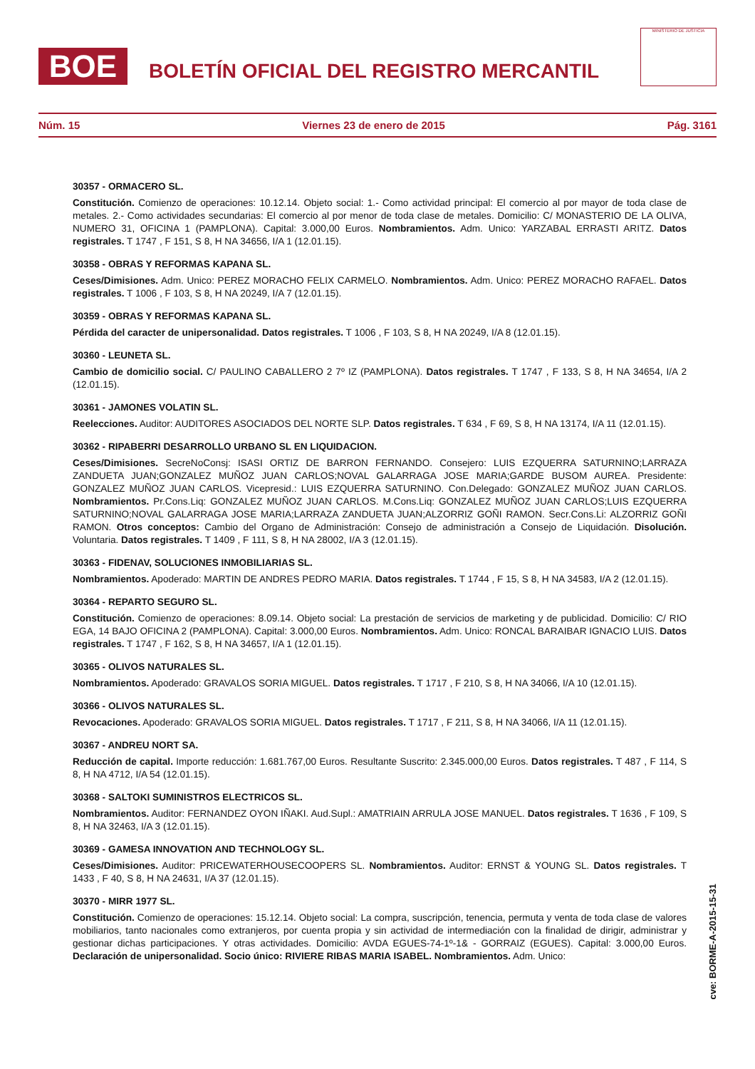BOE
BOLETÍN OFICIAL DEL REGISTRO MERCANTIL
MINISTERIO DE JUSTICIA
Núm. 15 Viernes 23 de enero de 2015 Pág. 3161
30357 - ORMACERO SL.
Constitución. Comienzo de operaciones: 10.12.14. Objeto social: 1.- Como actividad principal: El comercio al por mayor de toda clase de metales. 2.- Como actividades secundarias: El comercio al por menor de toda clase de metales. Domicilio: C/ MONASTERIO DE LA OLIVA, NUMERO 31, OFICINA 1 (PAMPLONA). Capital: 3.000,00 Euros. Nombramientos. Adm. Unico: YARZABAL ERRASTI ARITZ. Datos registrales. T 1747 , F 151, S 8, H NA 34656, I/A 1 (12.01.15).
30358 - OBRAS Y REFORMAS KAPANA SL.
Ceses/Dimisiones. Adm. Unico: PEREZ MORACHO FELIX CARMELO. Nombramientos. Adm. Unico: PEREZ MORACHO RAFAEL. Datos registrales. T 1006 , F 103, S 8, H NA 20249, I/A 7 (12.01.15).
30359 - OBRAS Y REFORMAS KAPANA SL.
Pérdida del caracter de unipersonalidad. Datos registrales. T 1006 , F 103, S 8, H NA 20249, I/A 8 (12.01.15).
30360 - LEUNETA SL.
Cambio de domicilio social. C/ PAULINO CABALLERO 2 7º IZ (PAMPLONA). Datos registrales. T 1747 , F 133, S 8, H NA 34654, I/A 2 (12.01.15).
30361 - JAMONES VOLATIN SL.
Reelecciones. Auditor: AUDITORES ASOCIADOS DEL NORTE SLP. Datos registrales. T 634 , F 69, S 8, H NA 13174, I/A 11 (12.01.15).
30362 - RIPABERRI DESARROLLO URBANO SL EN LIQUIDACION.
Ceses/Dimisiones. SecreNoConsj: ISASI ORTIZ DE BARRON FERNANDO. Consejero: LUIS EZQUERRA SATURNINO;LARRAZA ZANDUETA JUAN;GONZALEZ MUÑOZ JUAN CARLOS;NOVAL GALARRAGA JOSE MARIA;GARDE BUSOM AUREA. Presidente: GONZALEZ MUÑOZ JUAN CARLOS. Vicepresid.: LUIS EZQUERRA SATURNINO. Con.Delegado: GONZALEZ MUÑOZ JUAN CARLOS. Nombramientos. Pr.Cons.Liq: GONZALEZ MUÑOZ JUAN CARLOS. M.Cons.Liq: GONZALEZ MUÑOZ JUAN CARLOS;LUIS EZQUERRA SATURNINO;NOVAL GALARRAGA JOSE MARIA;LARRAZA ZANDUETA JUAN;ALZORRIZ GOÑI RAMON. Secr.Cons.Li: ALZORRIZ GOÑI RAMON. Otros conceptos: Cambio del Organo de Administración: Consejo de administración a Consejo de Liquidación. Disolución. Voluntaria. Datos registrales. T 1409 , F 111, S 8, H NA 28002, I/A 3 (12.01.15).
30363 - FIDENAV, SOLUCIONES INMOBILIARIAS SL.
Nombramientos. Apoderado: MARTIN DE ANDRES PEDRO MARIA. Datos registrales. T 1744 , F 15, S 8, H NA 34583, I/A 2 (12.01.15).
30364 - REPARTO SEGURO SL.
Constitución. Comienzo de operaciones: 8.09.14. Objeto social: La prestación de servicios de marketing y de publicidad. Domicilio: C/ RIO EGA, 14 BAJO OFICINA 2 (PAMPLONA). Capital: 3.000,00 Euros. Nombramientos. Adm. Unico: RONCAL BARAIBAR IGNACIO LUIS. Datos registrales. T 1747 , F 162, S 8, H NA 34657, I/A 1 (12.01.15).
30365 - OLIVOS NATURALES SL.
Nombramientos. Apoderado: GRAVALOS SORIA MIGUEL. Datos registrales. T 1717 , F 210, S 8, H NA 34066, I/A 10 (12.01.15).
30366 - OLIVOS NATURALES SL.
Revocaciones. Apoderado: GRAVALOS SORIA MIGUEL. Datos registrales. T 1717 , F 211, S 8, H NA 34066, I/A 11 (12.01.15).
30367 - ANDREU NORT SA.
Reducción de capital. Importe reducción: 1.681.767,00 Euros. Resultante Suscrito: 2.345.000,00 Euros. Datos registrales. T 487 , F 114, S 8, H NA 4712, I/A 54 (12.01.15).
30368 - SALTOKI SUMINISTROS ELECTRICOS SL.
Nombramientos. Auditor: FERNANDEZ OYON IÑAKI. Aud.Supl.: AMATRIAIN ARRULA JOSE MANUEL. Datos registrales. T 1636 , F 109, S 8, H NA 32463, I/A 3 (12.01.15).
30369 - GAMESA INNOVATION AND TECHNOLOGY SL.
Ceses/Dimisiones. Auditor: PRICEWATERHOUSECOOPERS SL. Nombramientos. Auditor: ERNST & YOUNG SL. Datos registrales. T 1433 , F 40, S 8, H NA 24631, I/A 37 (12.01.15).
30370 - MIRR 1977 SL.
Constitución. Comienzo de operaciones: 15.12.14. Objeto social: La compra, suscripción, tenencia, permuta y venta de toda clase de valores mobiliarios, tanto nacionales como extranjeros, por cuenta propia y sin actividad de intermediación con la finalidad de dirigir, administrar y gestionar dichas participaciones. Y otras actividades. Domicilio: AVDA EGUES-74-1º-1& - GORRAIZ (EGUES). Capital: 3.000,00 Euros. Declaración de unipersonalidad. Socio único: RIVIERE RIBAS MARIA ISABEL. Nombramientos. Adm. Unico:
cve: BORME-A-2015-15-31